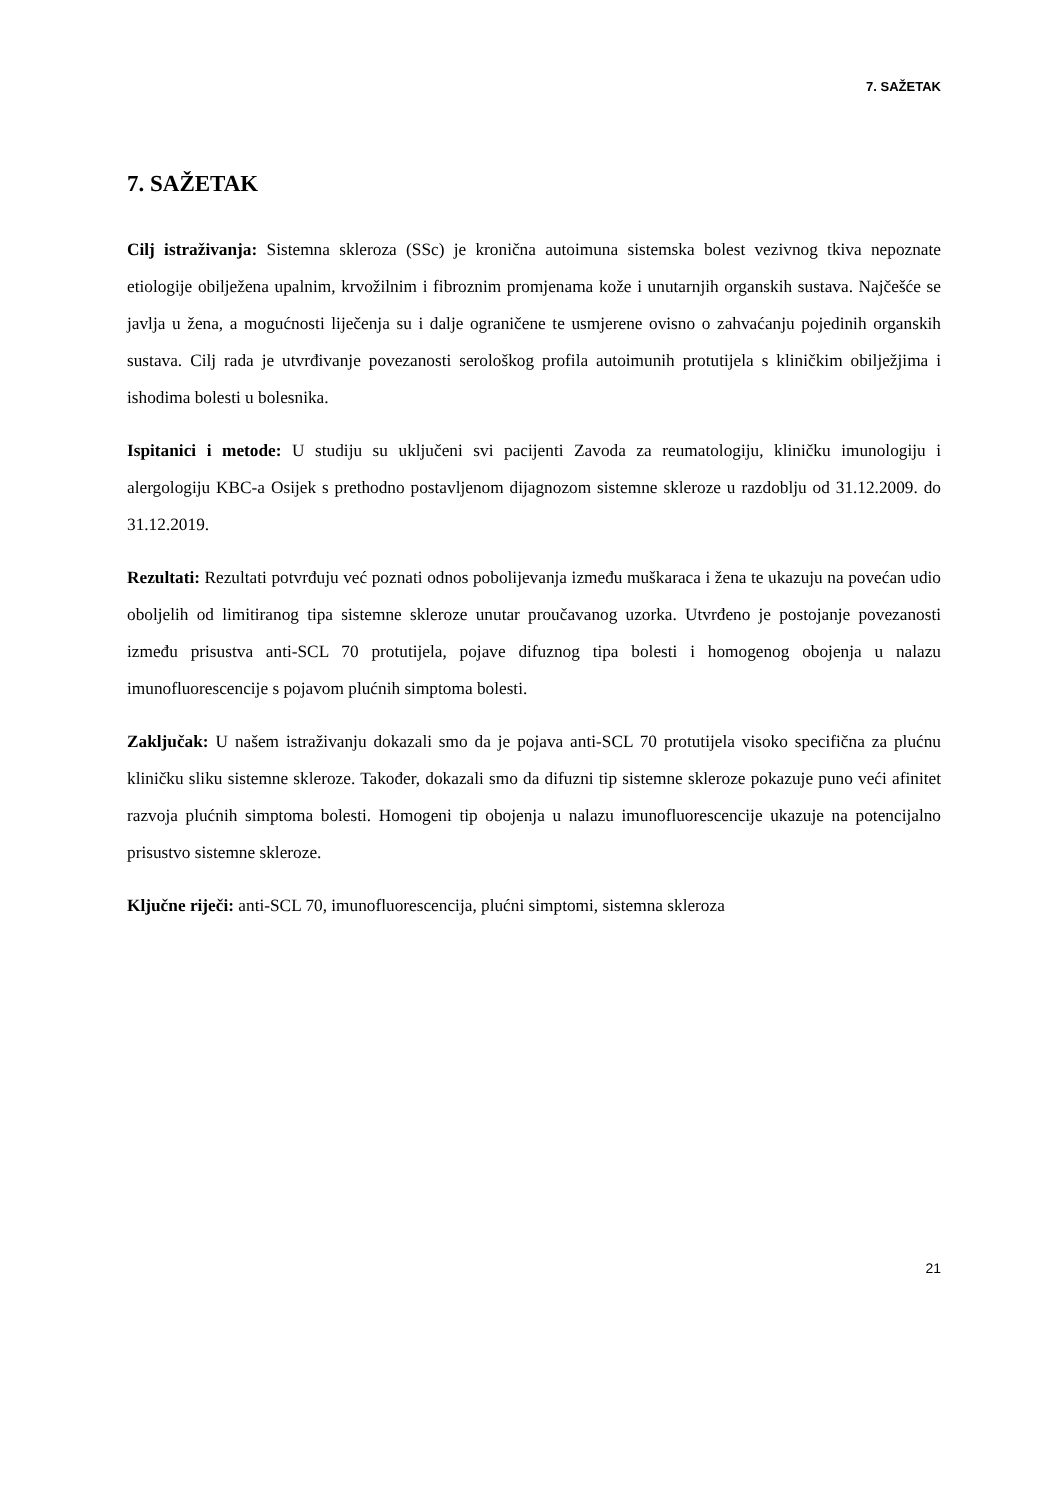7. SAŽETAK
7. SAŽETAK
Cilj istraživanja: Sistemna skleroza (SSc) je kronična autoimuna sistemska bolest vezivnog tkiva nepoznate etiologije obilježena upalnim, krvožilnim i fibroznim promjenama kože i unutarnjih organskih sustava. Najčešće se javlja u žena, a mogućnosti liječenja su i dalje ograničene te usmjerene ovisno o zahvaćanju pojedinih organskih sustava. Cilj rada je utvrđivanje povezanosti serološkog profila autoimunih protutijela s kliničkim obilježjima i ishodima bolesti u bolesnika.
Ispitanici i metode: U studiju su uključeni svi pacijenti Zavoda za reumatologiju, kliničku imunologiju i alergologiju KBC-a Osijek s prethodno postavljenom dijagnozom sistemne skleroze u razdoblju od 31.12.2009. do 31.12.2019.
Rezultati: Rezultati potvrđuju već poznati odnos pobolijevanja između muškaraca i žena te ukazuju na povećan udio oboljelih od limitiranog tipa sistemne skleroze unutar proučavanog uzorka. Utvrđeno je postojanje povezanosti između prisustva anti-SCL 70 protutijela, pojave difuznog tipa bolesti i homogenog obojenja u nalazu imunofluorescencije s pojavom plućnih simptoma bolesti.
Zaključak: U našem istraživanju dokazali smo da je pojava anti-SCL 70 protutijela visoko specifična za plućnu kliničku sliku sistemne skleroze. Također, dokazali smo da difuzni tip sistemne skleroze pokazuje puno veći afinitet razvoja plućnih simptoma bolesti. Homogeni tip obojenja u nalazu imunofluorescencije ukazuje na potencijalno prisustvo sistemne skleroze.
Ključne riječi: anti-SCL 70, imunofluorescencija, plućni simptomi, sistemna skleroza
21